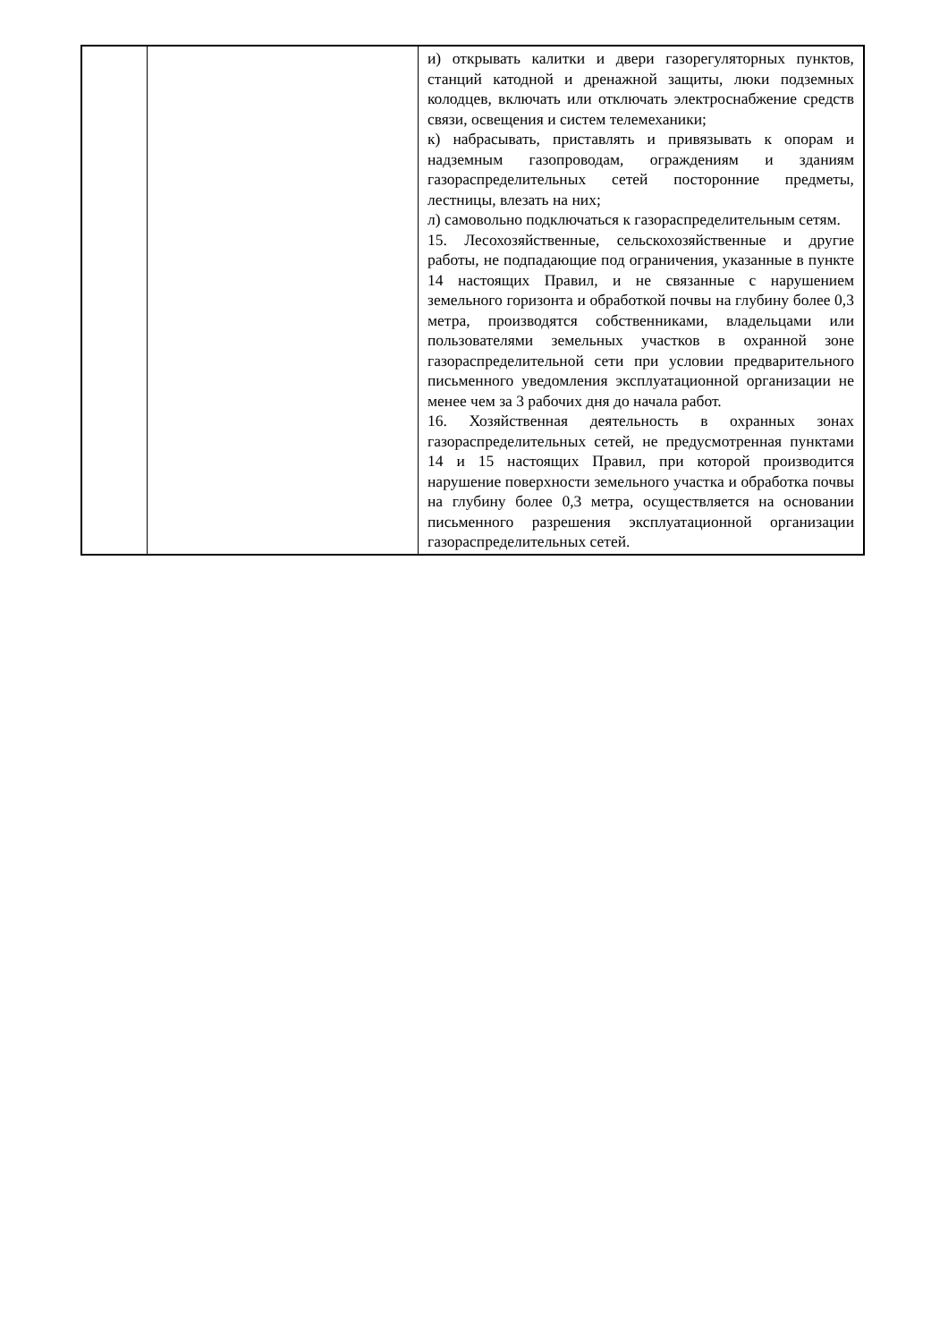| | | и) открывать калитки и двери газорегуляторных пунктов, станций катодной и дренажной защиты, люки подземных колодцев, включать или отключать электроснабжение средств связи, освещения и систем телемеханики; к) набрасывать, приставлять и привязывать к опорам и надземным газопроводам, ограждениям и зданиям газораспределительных сетей посторонние предметы, лестницы, влезать на них; л) самовольно подключаться к газораспределительным сетям. 15. Лесохозяйственные, сельскохозяйственные и другие работы, не подпадающие под ограничения, указанные в пункте 14 настоящих Правил, и не связанные с нарушением земельного горизонта и обработкой почвы на глубину более 0,3 метра, производятся собственниками, владельцами или пользователями земельных участков в охранной зоне газораспределительной сети при условии предварительного письменного уведомления эксплуатационной организации не менее чем за 3 рабочих дня до начала работ. 16. Хозяйственная деятельность в охранных зонах газораспределительных сетей, не предусмотренная пунктами 14 и 15 настоящих Правил, при которой производится нарушение поверхности земельного участка и обработка почвы на глубину более 0,3 метра, осуществляется на основании письменного разрешения эксплуатационной организации газораспределительных сетей. |